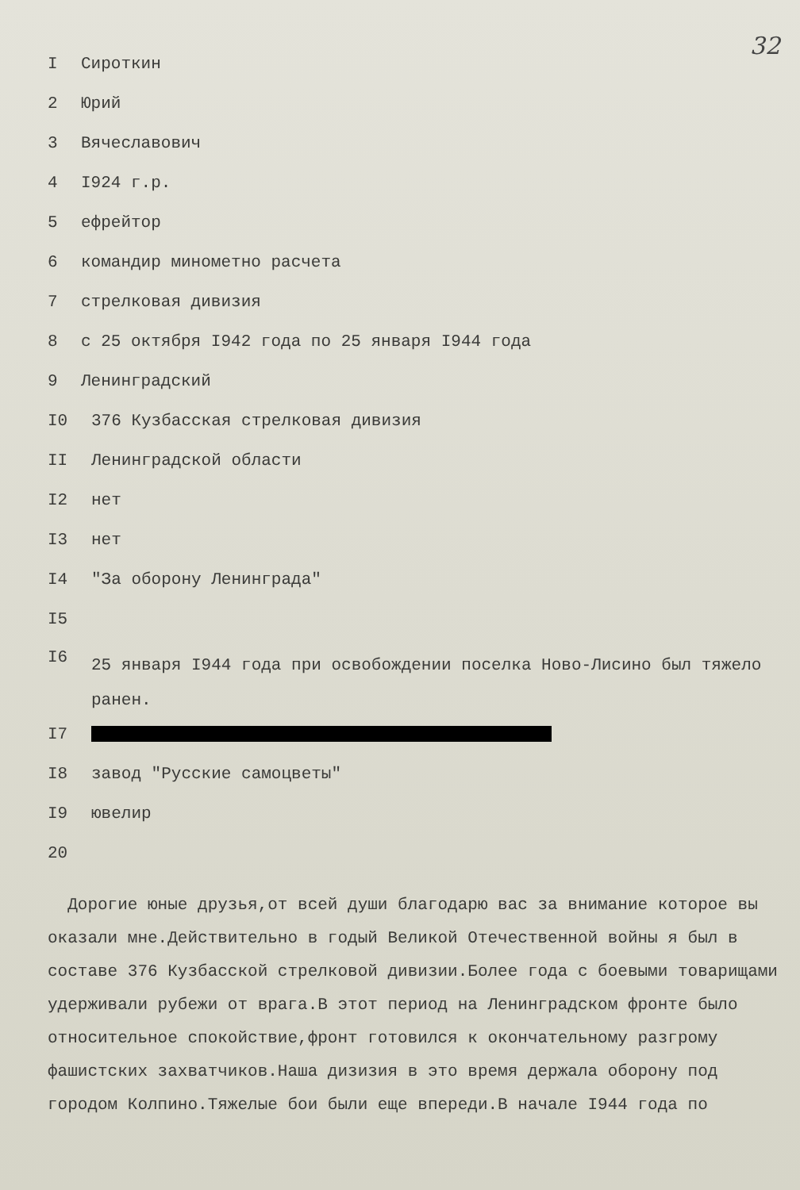32
I Сироткин
2 Юрий
3 Вячеславович
4 I924 г.р.
5 ефрейтор
6 командир минометно расчета
7 стрелковая дивизия
8 с 25 октября I942 года по 25 января I944 года
9 Ленинградский
I0 376 Кузбасская стрелковая дивизия
II Ленинградской области
I2 нет
I3 нет
I4 "За оборону Ленинграда"
I5
I6 25 января I944 года при освобождении поселка Ново-Лисино был тяжело
ранен.
I7
I8 завод "Русские самоцветы"
I9 ювелир
20
Дорогие юные друзья,от всей души благодарю вас за внимание которое вы оказали мне.Действительно в годый Великой Отечественной войны я был в составе 376 Кузбасской стрелковой дивизии.Более года с боевыми товарищами удерживали рубежи от врага.В этот период на Ленинградском фронте было относительное спокойствие,фронт готовился к окончательному разгрому фашистских захватчиков.Наша дизизия в это время держала оборону под городом Колпино.Тяжелые бои были еще впереди.В начале I944 года по